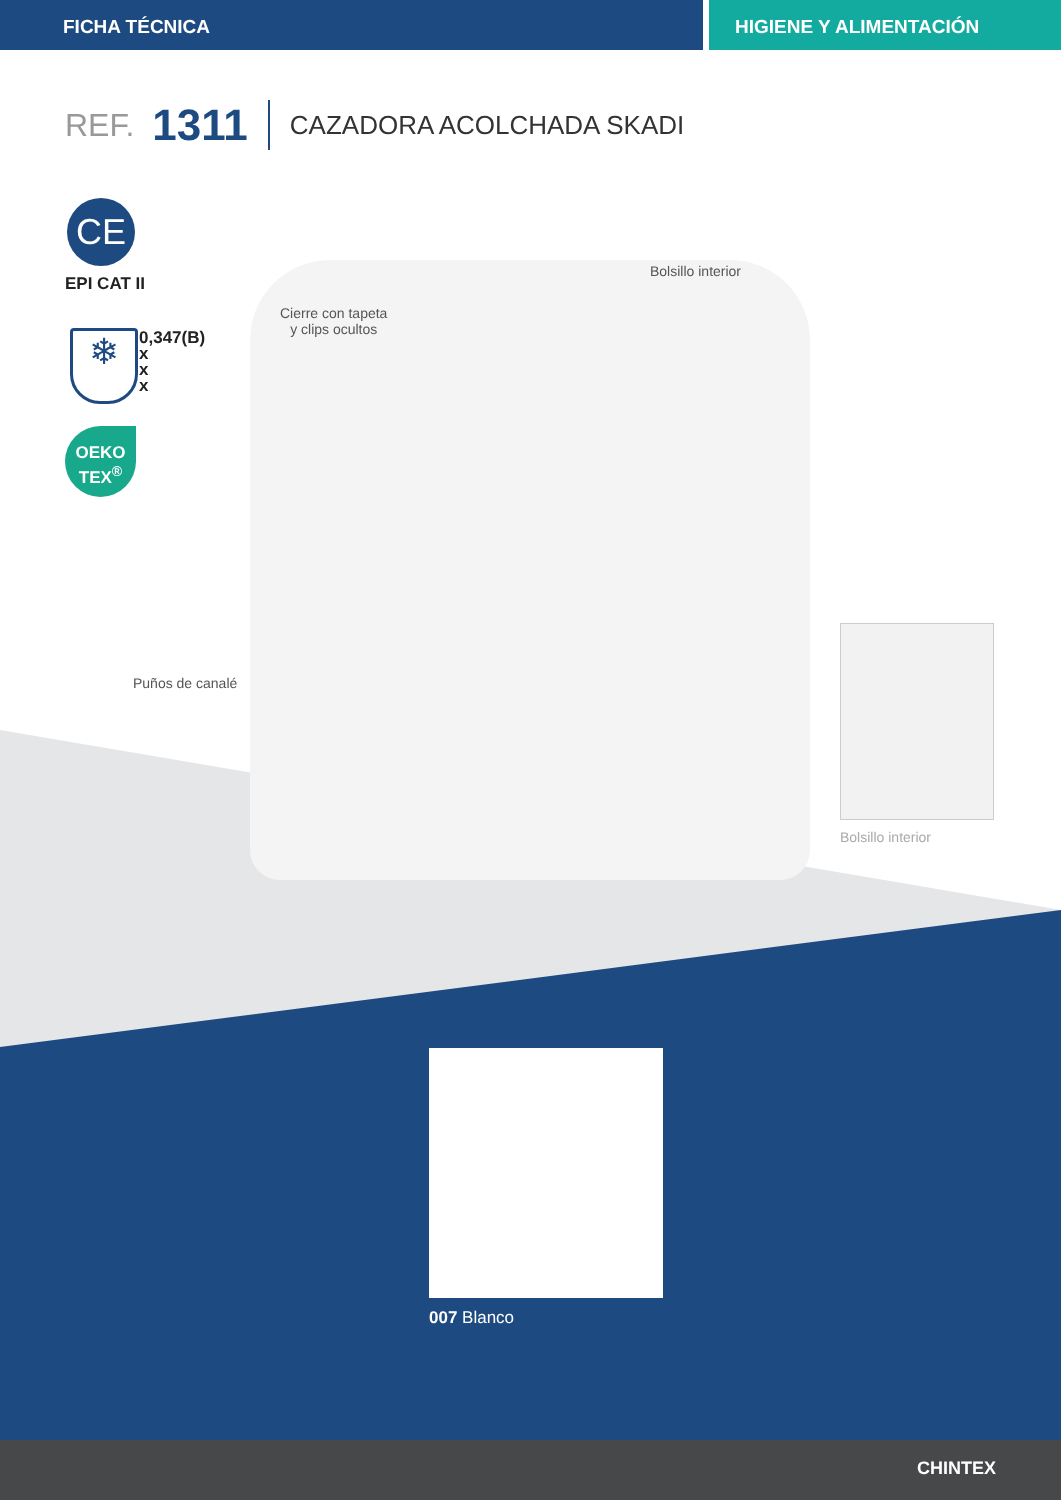FICHA TÉCNICA HIGIENE Y ALIMENTACIÓN
REF. 1311 CAZADORA ACOLCHADA SKADI
CE
EPI CAT II
❄
0,347(B)
x
x
x
OEKO
TEX<sup>®</sup>
Cierre con tapeta
y clips ocultos
Bolsillo interior
Puños de canalé
Bolsillo interior
007 Blanco
CHINTEX